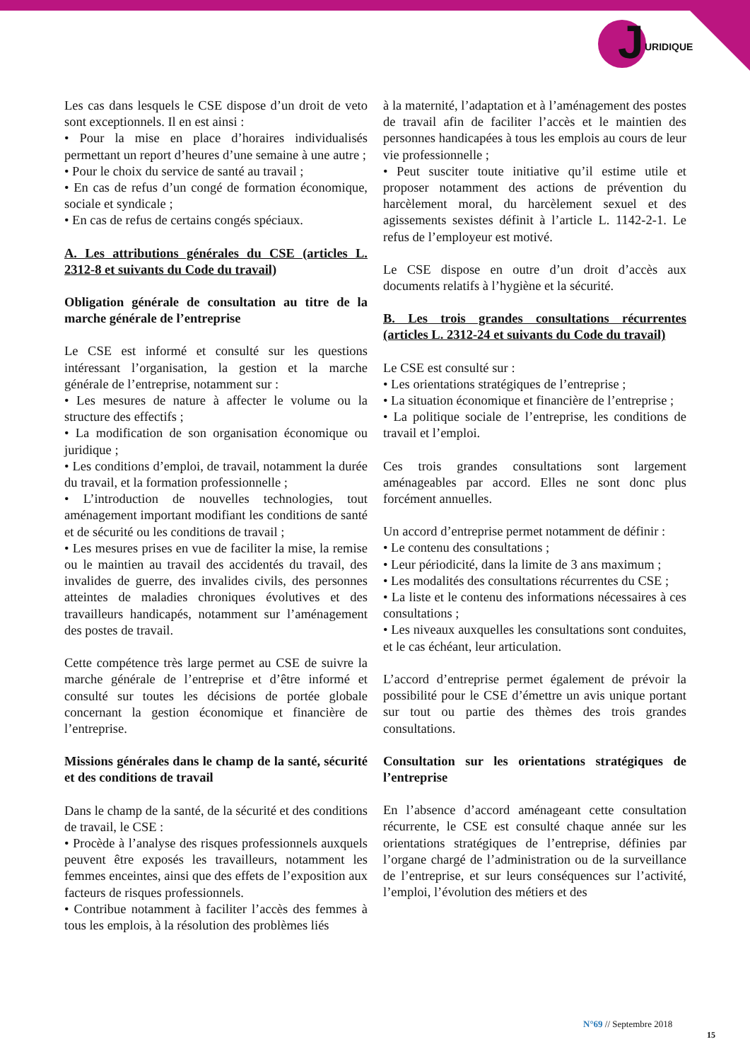J URIDIQUE
Les cas dans lesquels le CSE dispose d’un droit de veto sont exceptionnels. Il en est ainsi :
• Pour la mise en place d’horaires individualisés permettant un report d’heures d’une semaine à une autre ;
• Pour le choix du service de santé au travail ;
• En cas de refus d’un congé de formation économique, sociale et syndicale ;
• En cas de refus de certains congés spéciaux.
A. Les attributions générales du CSE (articles L. 2312-8 et suivants du Code du travail)
Obligation générale de consultation au titre de la marche générale de l’entreprise
Le CSE est informé et consulté sur les questions intéressant l’organisation, la gestion et la marche générale de l’entreprise, notamment sur :
• Les mesures de nature à affecter le volume ou la structure des effectifs ;
• La modification de son organisation économique ou juridique ;
• Les conditions d’emploi, de travail, notamment la durée du travail, et la formation professionnelle ;
• L’introduction de nouvelles technologies, tout aménagement important modifiant les conditions de santé et de sécurité ou les conditions de travail ;
• Les mesures prises en vue de faciliter la mise, la remise ou le maintien au travail des accidentés du travail, des invalides de guerre, des invalides civils, des personnes atteintes de maladies chroniques évolutives et des travailleurs handicapés, notamment sur l’aménagement des postes de travail.
Cette compétence très large permet au CSE de suivre la marche générale de l’entreprise et d’être informé et consulté sur toutes les décisions de portée globale concernant la gestion économique et financière de l’entreprise.
Missions générales dans le champ de la santé, sécurité et des conditions de travail
Dans le champ de la santé, de la sécurité et des conditions de travail, le CSE :
• Procède à l’analyse des risques professionnels auxquels peuvent être exposés les travailleurs, notamment les femmes enceintes, ainsi que des effets de l’exposition aux facteurs de risques professionnels.
• Contribue notamment à faciliter l’accès des femmes à tous les emplois, à la résolution des problèmes liés
à la maternité, l’adaptation et à l’aménagement des postes de travail afin de faciliter l’accès et le maintien des personnes handicapées à tous les emplois au cours de leur vie professionnelle ;
• Peut susciter toute initiative qu’il estime utile et proposer notamment des actions de prévention du harcèlement moral, du harcèlement sexuel et des agissements sexistes définit à l’article L. 1142-2-1. Le refus de l’employeur est motivé.
Le CSE dispose en outre d’un droit d’accès aux documents relatifs à l’hygiène et la sécurité.
B. Les trois grandes consultations récurrentes (articles L. 2312-24 et suivants du Code du travail)
Le CSE est consulté sur :
• Les orientations stratégiques de l’entreprise ;
• La situation économique et financière de l’entreprise ;
• La politique sociale de l’entreprise, les conditions de travail et l’emploi.
Ces trois grandes consultations sont largement aménageables par accord. Elles ne sont donc plus forcément annuelles.
Un accord d’entreprise permet notamment de définir :
• Le contenu des consultations ;
• Leur périodicité, dans la limite de 3 ans maximum ;
• Les modalités des consultations récurrentes du CSE ;
• La liste et le contenu des informations nécessaires à ces consultations ;
• Les niveaux auxquelles les consultations sont conduites, et le cas échéant, leur articulation.
L’accord d’entreprise permet également de prévoir la possibilité pour le CSE d’émettre un avis unique portant sur tout ou partie des thèmes des trois grandes consultations.
Consultation sur les orientations stratégiques de l’entreprise
En l’absence d’accord aménageant cette consultation récurrente, le CSE est consulté chaque année sur les orientations stratégiques de l’entreprise, définies par l’organe chargé de l’administration ou de la surveillance de l’entreprise, et sur leurs conséquences sur l’activité, l’emploi, l’évolution des métiers et des
N°69 // Septembre 2018
15